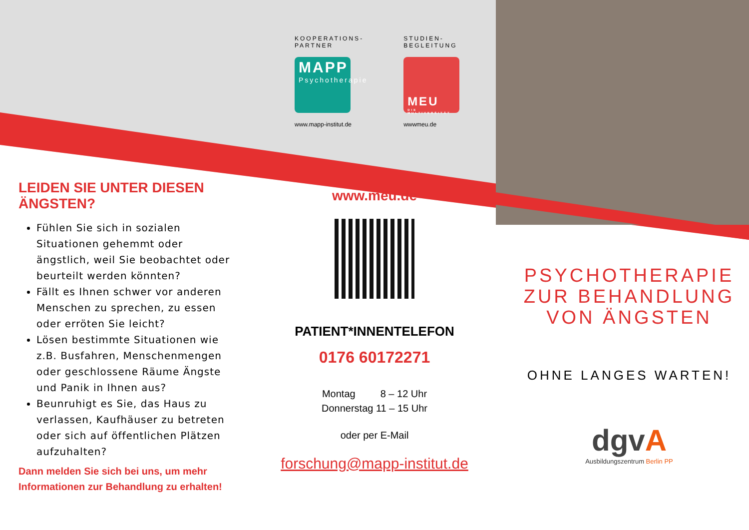KOOPERATIONS-
PARTNER
MAPP
Psychotherapie
www.mapp-institut.de
STUDIEN-
BEGLEITUNG
MEU
DIE MULTIVERSITÄT
wwwmeu.de
www.meu.de
PATIENT*INNENTELEFON
0176 60172271
Montag 8 – 12 Uhr
Donnerstag 11 – 15 Uhr
oder per E-Mail
forschung@mapp-institut.de
LEIDEN SIE UNTER DIESEN ÄNGSTEN?
Fühlen Sie sich in sozialen Situationen gehemmt oder ängstlich, weil Sie beobachtet oder beurteilt werden könnten?
Fällt es Ihnen schwer vor anderen Menschen zu sprechen, zu essen oder erröten Sie leicht?
Lösen bestimmte Situationen wie z.B. Busfahren, Menschenmengen oder geschlossene Räume Ängste und Panik in Ihnen aus?
Beunruhigt es Sie, das Haus zu verlassen, Kaufhäuser zu betreten oder sich auf öffentlichen Plätzen aufzuhalten?
Dann melden Sie sich bei uns, um mehr Informationen zur Behandlung zu erhalten!
PSYCHOTHERAPIE ZUR BEHANDLUNG VON ÄNGSTEN
OHNE LANGES WARTEN!
dgvA
Ausbildungszentrum Berlin PP